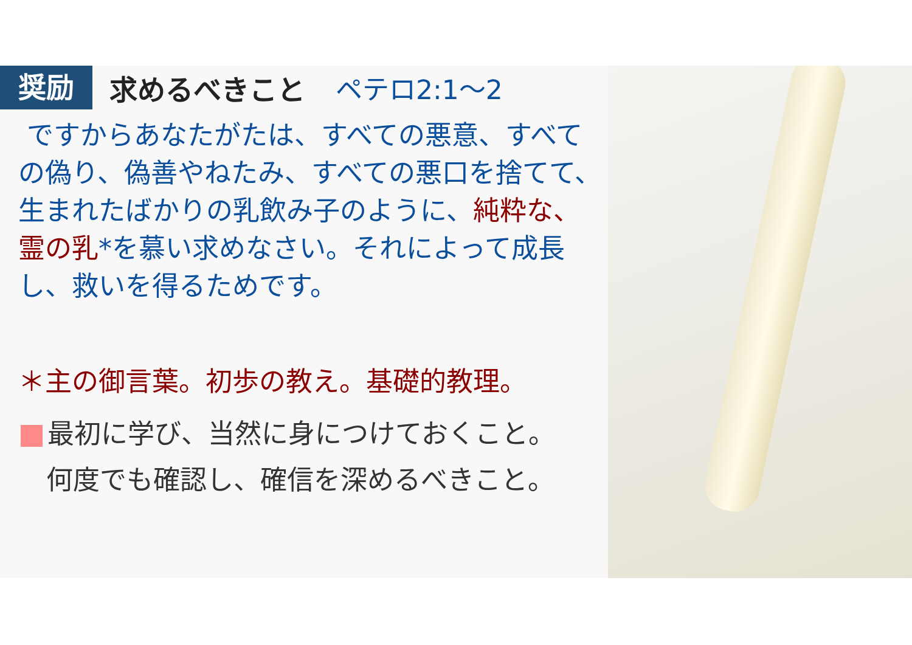奨励
求めるべきこと ペテロ2:1～2
ですからあなたがたは、すべての悪意、すべての偽り、偽善やねたみ、すべての悪口を捨てて、生まれたばかりの乳飲み子のように、純粋な、霊の乳*を慕い求めなさい。それによって成長し、救いを得るためです。
＊主の御言葉。初歩の教え。基礎的教理。
最初に学び、当然に身につけておくこと。
何度でも確認し、確信を深めるべきこと。